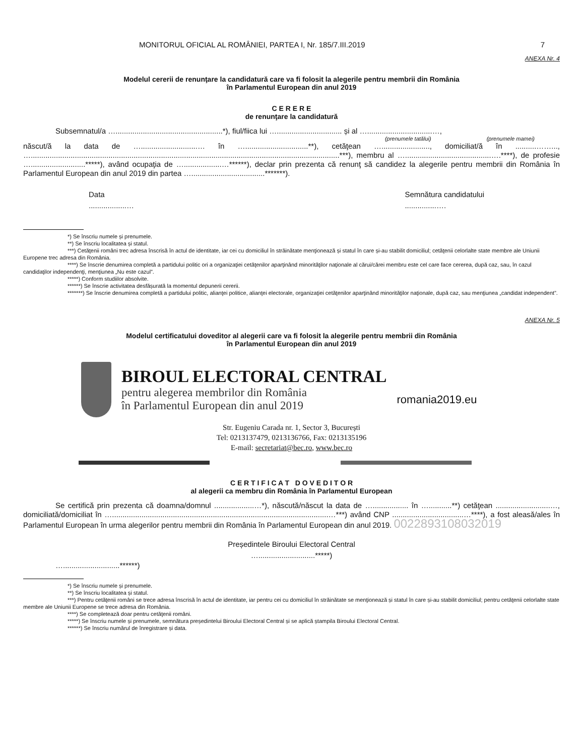MONITORUL OFICIAL AL ROMÂNIEI, PARTEA I, Nr. 185/7.III.2019 7
ANEXA Nr. 4
Modelul cererii de renunţare la candidatură care va fi folosit la alegerile pentru membrii din România
în Parlamentul European din anul 2019
C E R E R E
de renunţare la candidatură
Subsemnatul/a …...................................................*), fiul/fiica lui …............................... și al …...............................…,
(prenumele tatălui) (prenumele mamei)
născut/ă la data de …...........................… în …..............................**), cetăţean …......................., domiciliat/ă în ..........……..., …...................................................................................................................................................***), membru al ….........................................….****), de profesie …..........................*****), având ocupaţia de …..................…******), declar prin prezenta că renunţ să candidez la alegerile pentru membrii din România în Parlamentul European din anul 2019 din partea …...................................*******).
Data
..................… Semnătura candidatului
...............….
*) Se înscriu numele și prenumele.
**) Se înscriu localitatea și statul.
***) Cetăţenii români trec adresa înscrisă în actul de identitate, iar cei cu domiciliul în străinătate menţionează și statul în care și-au stabilit domiciliul; cetăţenii celorlalte state membre ale Uniunii Europene trec adresa din România.
****) Se înscrie denumirea completă a partidului politic ori a organizaţiei cetăţenilor aparţinând minorităţilor naţionale al cărui/cărei membru este cel care face cererea, după caz, sau, în cazul candidaţilor independenţi, menţiunea „Nu este cazul”.
*****) Conform studiilor absolvite.
******) Se înscrie activitatea desfășurată la momentul depunerii cererii.
*******) Se înscrie denumirea completă a partidului politic, alianţei politice, alianţei electorale, organizaţiei cetăţenilor aparţinând minorităţilor naţionale, după caz, sau menţiunea „candidat independent”.
ANEXA Nr. 5
Modelul certificatului doveditor al alegerii care va fi folosit la alegerile pentru membrii din România
în Parlamentul European din anul 2019
BIROUL ELECTORAL CENTRAL
pentru alegerea membrilor din România
în Parlamentul European din anul 2019
romania2019.eu
Str. Eugeniu Carada nr. 1, Sector 3, București
Tel: 0213137479, 0213136766, Fax: 0213135196
E-mail: secretariat@bec.ro, www.bec.ro
C E R T I F I C A T D O V E D I T O R
al alegerii ca membru din România în Parlamentul European
Se certifică prin prezenta că doamna/domnul ...................…*), născută/născut la data de …................. în …...........**) cetăţean ..........................…, domiciliată/domiciliat în ….......................................................................................................…***) având CNP ..................................…****), a fost aleasă/ales în Parlamentul European în urma alegerilor pentru membrii din România în Parlamentul European din anul 2019. 0022893108032019
Președintele Biroului Electoral Central
…...........................*****)
…...........................******)
*) Se înscriu numele și prenumele.
**) Se înscriu localitatea și statul.
***) Pentru cetăţenii români se trece adresa înscrisă în actul de identitate, iar pentru cei cu domiciliul în străinătate se menţionează și statul în care și-au stabilit domiciliul; pentru cetăţenii celorlalte state membre ale Uniunii Europene se trece adresa din România.
****) Se completează doar pentru cetăţenii români.
*****) Se înscriu numele și prenumele, semnătura președintelui Biroului Electoral Central și se aplică ștampila Biroului Electoral Central.
******) Se înscriu numărul de înregistrare și data.